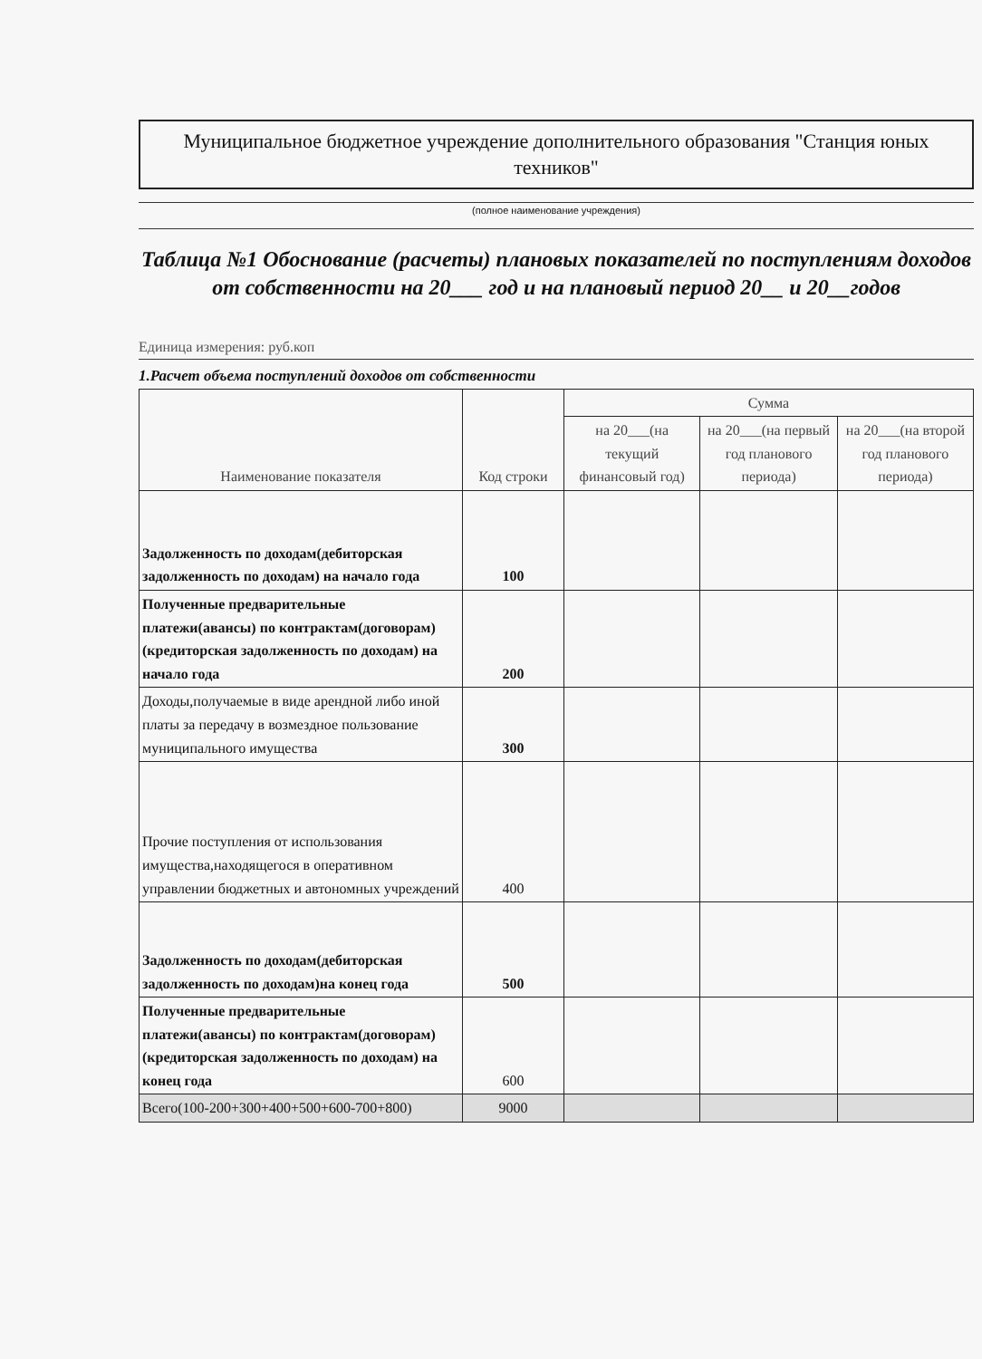Муниципальное бюджетное учреждение дополнительного образования "Станция юных техников"
(полное наименование учреждения)
Таблица №1 Обоснование (расчеты) плановых показателей по поступлениям доходов от собственности на 20___ год и на плановый период 20__ и 20__годов
Единица измерения: руб.коп
1.Расчет объема поступлений доходов от собственности
| Наименование показателя | Код строки | Сумма | | |
| --- | --- | --- | --- | --- |
| | | на 20___(на текущий финансовый год) | на 20___(на первый год планового периода) | на 20___(на второй год планового периода) |
| Задолженность по доходам(дебиторская задолженность по доходам) на начало года | 100 | | | |
| Полученные предварительные платежи(авансы) по контрактам(договорам) (кредиторская задолженность по доходам) на начало года | 200 | | | |
| Доходы,получаемые в виде арендной либо иной платы за передачу в возмездное пользование муниципального имущества | 300 | | | |
| Прочие поступления от использования имущества,находящегося в оперативном управлении бюджетных и автономных учреждений | 400 | | | |
| Задолженность по доходам(дебиторская задолженность по доходам)на конец года | 500 | | | |
| Полученные предварительные платежи(авансы) по контрактам(договорам) (кредиторская задолженность по доходам) на конец года | 600 | | | |
| Всего(100-200+300+400+500+600-700+800) | 9000 | | | |